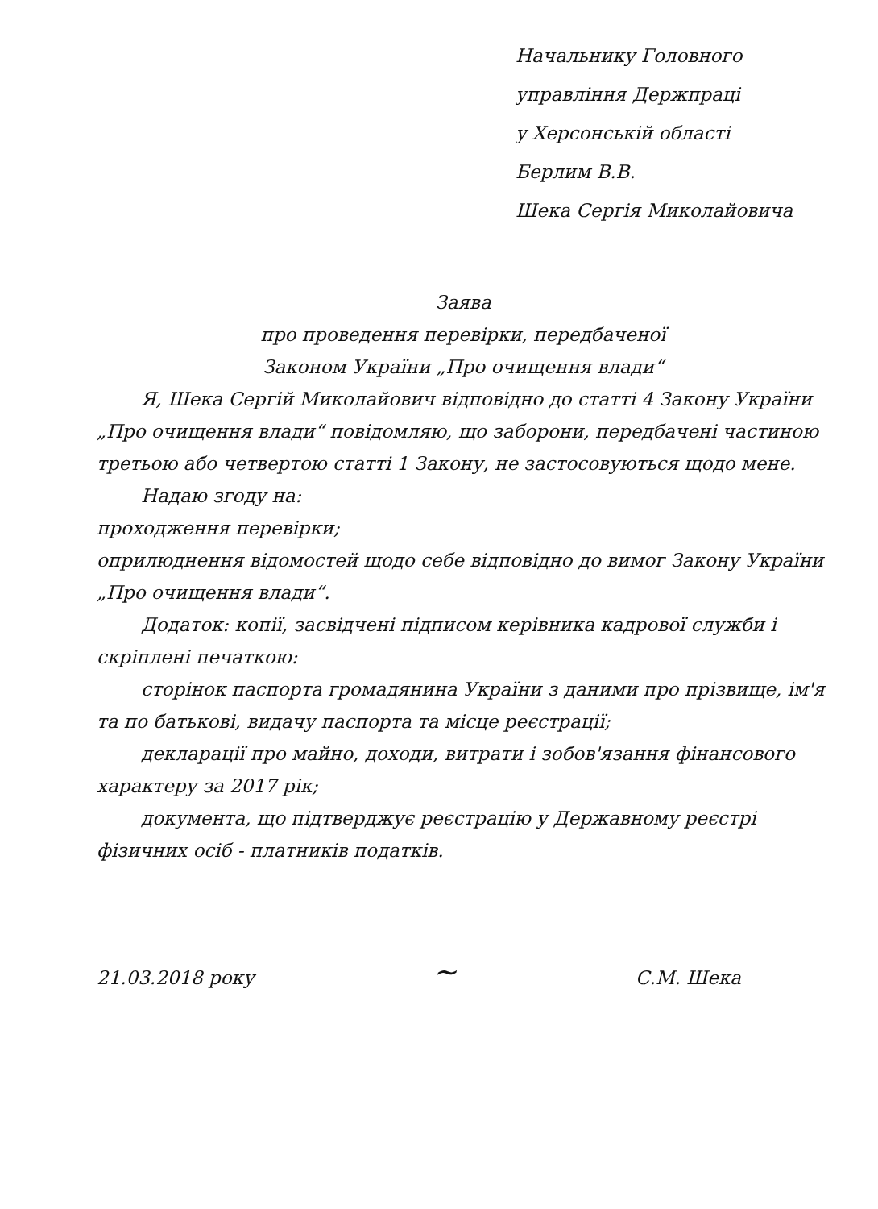Начальнику Головного
управління Держпраці
у Херсонській області
Берлим В.В.
Шека Сергія Миколайовича
Заява
про проведення перевірки, передбаченої
Законом України „Про очищення влади“
Я, Шека Сергій Миколайович відповідно до статті 4 Закону України „Про очищення влади“ повідомляю, що заборони, передбачені частиною третьою або четвертою статті 1 Закону, не застосовуються щодо мене.
Надаю згоду на:
проходження перевірки;
оприлюднення відомостей щодо себе відповідно до вимог Закону України „Про очищення влади“.
Додаток: копії, засвідчені підписом керівника кадрової служби і скріплені печаткою:
сторінок паспорта громадянина України з даними про прізвище, ім'я та по батькові, видачу паспорта та місце реєстрації;
декларації про майно, доходи, витрати і зобов'язання фінансового характеру за 2017 рік;
документа, що підтверджує реєстрацію у Державному реєстрі фізичних осіб - платників податків.
21.03.2018 року ~ С.М. Шека